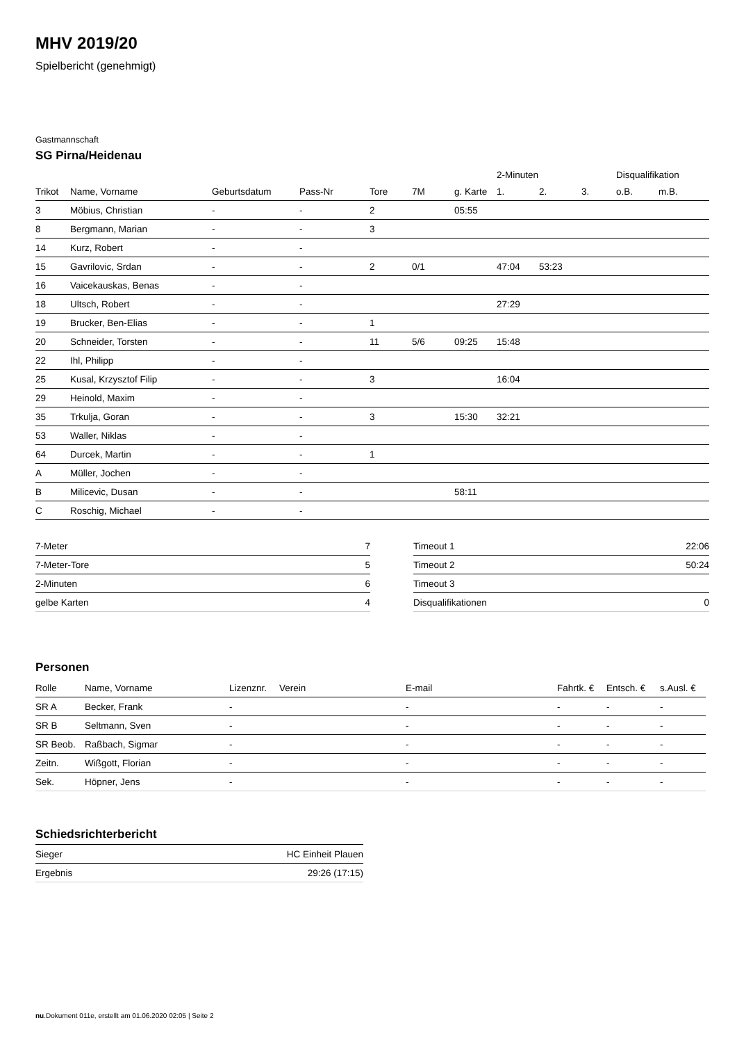MHV 2019/20
Spielbericht (genehmigt)
Gastmannschaft
SG Pirna/Heidenau
| | | | | | | | 2-Minuten | | | Disqualifikation | |
| --- | --- | --- | --- | --- | --- | --- | --- | --- | --- | --- | --- |
| Trikot | Name, Vorname | Geburtsdatum | Pass-Nr | Tore | 7M | g. Karte | 1. | 2. | 3. | o.B. | m.B. |
| 3 | Möbius, Christian | - | - | 2 | | 05:55 | | | | | |
| 8 | Bergmann, Marian | - | - | 3 | | | | | | | |
| 14 | Kurz, Robert | - | - | | | | | | | | |
| 15 | Gavrilovic, Srdan | - | - | 2 | 0/1 | | 47:04 | 53:23 | | | |
| 16 | Vaicekauskas, Benas | - | - | | | | | | | | |
| 18 | Ultsch, Robert | - | - | | | | 27:29 | | | | |
| 19 | Brucker, Ben-Elias | - | - | 1 | | | | | | | |
| 20 | Schneider, Torsten | - | - | 11 | 5/6 | 09:25 | 15:48 | | | | |
| 22 | Ihl, Philipp | - | - | | | | | | | | |
| 25 | Kusal, Krzysztof Filip | - | - | 3 | | | 16:04 | | | | |
| 29 | Heinold, Maxim | - | - | | | | | | | | |
| 35 | Trkulja, Goran | - | - | 3 | | 15:30 | 32:21 | | | | |
| 53 | Waller, Niklas | - | - | | | | | | | | |
| 64 | Durcek, Martin | - | - | 1 | | | | | | | |
| A | Müller, Jochen | - | - | | | | | | | | |
| B | Milicevic, Dusan | - | - | | | 58:11 | | | | | |
| C | Roschig, Michael | - | - | | | | | | | | |
| 7-Meter | 7 |
| 7-Meter-Tore | 5 |
| 2-Minuten | 6 |
| gelbe Karten | 4 |
| Timeout 1 | 22:06 |
| Timeout 2 | 50:24 |
| Timeout 3 | |
| Disqualifikationen | 0 |
Personen
| Rolle | Name, Vorname | Lizenznr. | Verein | E-mail | Fahrtk. € | Entsch. € | s.Ausl. € |
| --- | --- | --- | --- | --- | --- | --- | --- |
| SR A | Becker, Frank | - | | - | - | - | - |
| SR B | Seltmann, Sven | - | | - | - | - | - |
| SR Beob. | Raßbach, Sigmar | - | | - | - | - | - |
| Zeitn. | Wißgott, Florian | - | | - | - | - | - |
| Sek. | Höpner, Jens | - | | - | - | - | - |
Schiedsrichterbericht
| Sieger | HC Einheit Plauen |
| Ergebnis | 29:26 (17:15) |
nu.Dokument 011e, erstellt am 01.06.2020 02:05 | Seite 2